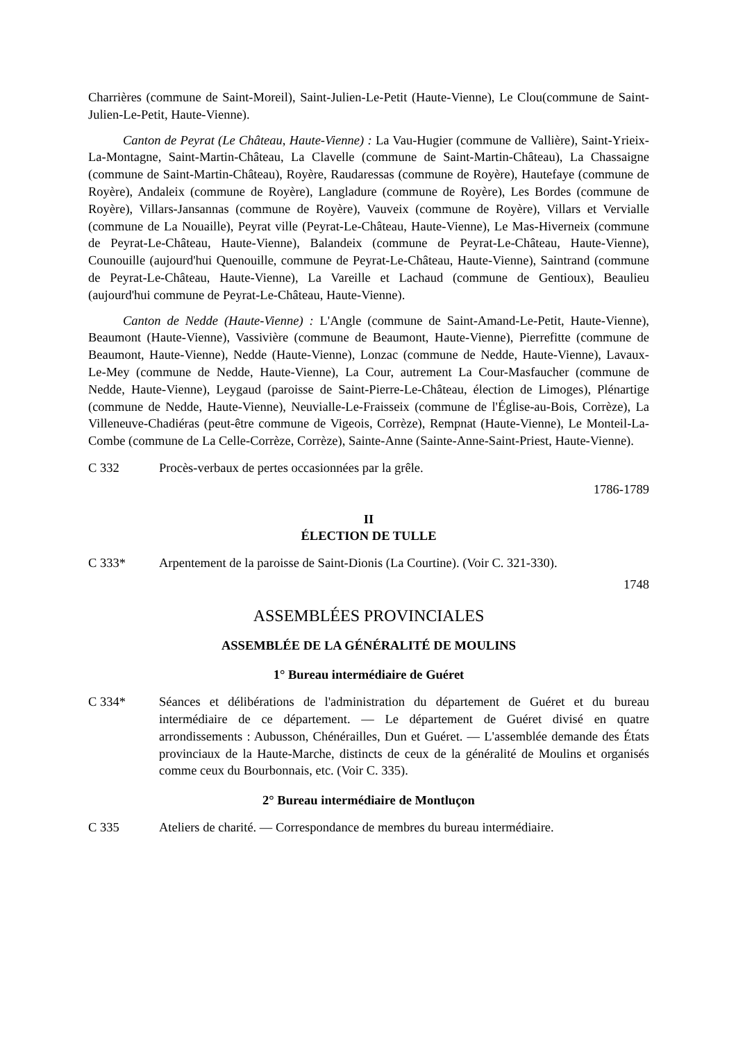Charrières (commune de Saint-Moreil), Saint-Julien-Le-Petit (Haute-Vienne), Le Clou(commune de Saint-Julien-Le-Petit, Haute-Vienne).
Canton de Peyrat (Le Château, Haute-Vienne) : La Vau-Hugier (commune de Vallière), Saint-Yrieix-La-Montagne, Saint-Martin-Château, La Clavelle (commune de Saint-Martin-Château), La Chassaigne (commune de Saint-Martin-Château), Royère, Raudaressas (commune de Royère), Hautefaye (commune de Royère), Andaleix (commune de Royère), Langladure (commune de Royère), Les Bordes (commune de Royère), Villars-Jansannas (commune de Royère), Vauveix (commune de Royère), Villars et Vervialle (commune de La Nouaille), Peyrat ville (Peyrat-Le-Château, Haute-Vienne), Le Mas-Hiverneix (commune de Peyrat-Le-Château, Haute-Vienne), Balandeix (commune de Peyrat-Le-Château, Haute-Vienne), Counouille (aujourd'hui Quenouille, commune de Peyrat-Le-Château, Haute-Vienne), Saintrand (commune de Peyrat-Le-Château, Haute-Vienne), La Vareille et Lachaud (commune de Gentioux), Beaulieu (aujourd'hui commune de Peyrat-Le-Château, Haute-Vienne).
Canton de Nedde (Haute-Vienne) : L'Angle (commune de Saint-Amand-Le-Petit, Haute-Vienne), Beaumont (Haute-Vienne), Vassivière (commune de Beaumont, Haute-Vienne), Pierrefitte (commune de Beaumont, Haute-Vienne), Nedde (Haute-Vienne), Lonzac (commune de Nedde, Haute-Vienne), Lavaux-Le-Mey (commune de Nedde, Haute-Vienne), La Cour, autrement La Cour-Masfaucher (commune de Nedde, Haute-Vienne), Leygaud (paroisse de Saint-Pierre-Le-Château, élection de Limoges), Plénartige (commune de Nedde, Haute-Vienne), Neuvialle-Le-Fraisseix (commune de l'Église-au-Bois, Corrèze), La Villeneuve-Chadiéras (peut-être commune de Vigeois, Corrèze), Rempnat (Haute-Vienne), Le Monteil-La-Combe (commune de La Celle-Corrèze, Corrèze), Sainte-Anne (Sainte-Anne-Saint-Priest, Haute-Vienne).
C 332 Procès-verbaux de pertes occasionnées par la grêle.
1786-1789
II
ÉLECTION DE TULLE
C 333* Arpentement de la paroisse de Saint-Dionis (La Courtine). (Voir C. 321-330).
1748
ASSEMBLÉES PROVINCIALES
ASSEMBLÉE DE LA GÉNÉRALITÉ DE MOULINS
1° Bureau intermédiaire de Guéret
C 334* Séances et délibérations de l'administration du département de Guéret et du bureau intermédiaire de ce département. — Le département de Guéret divisé en quatre arrondissements : Aubusson, Chénérailles, Dun et Guéret. — L'assemblée demande des États provinciaux de la Haute-Marche, distincts de ceux de la généralité de Moulins et organisés comme ceux du Bourbonnais, etc. (Voir C. 335).
2° Bureau intermédiaire de Montluçon
C 335 Ateliers de charité. — Correspondance de membres du bureau intermédiaire.